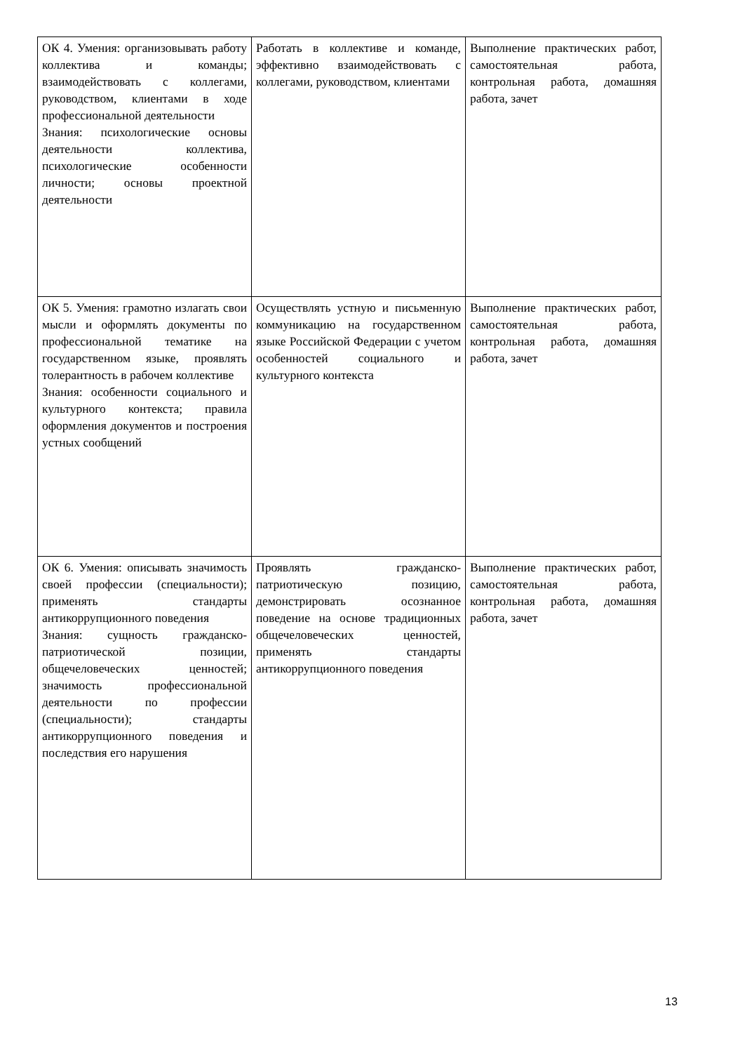| ОК 4. Умения: организовывать работу коллектива и команды; взаимодействовать с коллегами, руководством, клиентами в ходе профессиональной деятельности Знания: психологические основы деятельности коллектива, психологические особенности личности; основы проектной деятельности | Работать в коллективе и команде, эффективно взаимодействовать с коллегами, руководством, клиентами | Выполнение практических работ, самостоятельная работа, контрольная работа, домашняя работа, зачет |
| ОК 5. Умения: грамотно излагать свои мысли и оформлять документы по профессиональной тематике на государственном языке, проявлять толерантность в рабочем коллективе Знания: особенности социального и культурного контекста; правила оформления документов и построения устных сообщений | Осуществлять устную и письменную коммуникацию на государственном языке Российской Федерации с учетом особенностей социального и культурного контекста | Выполнение практических работ, самостоятельная работа, контрольная работа, домашняя работа, зачет |
| ОК 6. Умения: описывать значимость своей профессии (специальности); применять стандарты антикоррупционного поведения Знания: сущность гражданско-патриотической позиции, общечеловеческих ценностей; значимость профессиональной деятельности по профессии (специальности); стандарты антикоррупционного поведения и последствия его нарушения | Проявлять гражданско-патриотическую позицию, демонстрировать осознанное поведение на основе традиционных общечеловеческих ценностей, применять стандарты антикоррупционного поведения | Выполнение практических работ, самостоятельная работа, контрольная работа, домашняя работа, зачет |
13